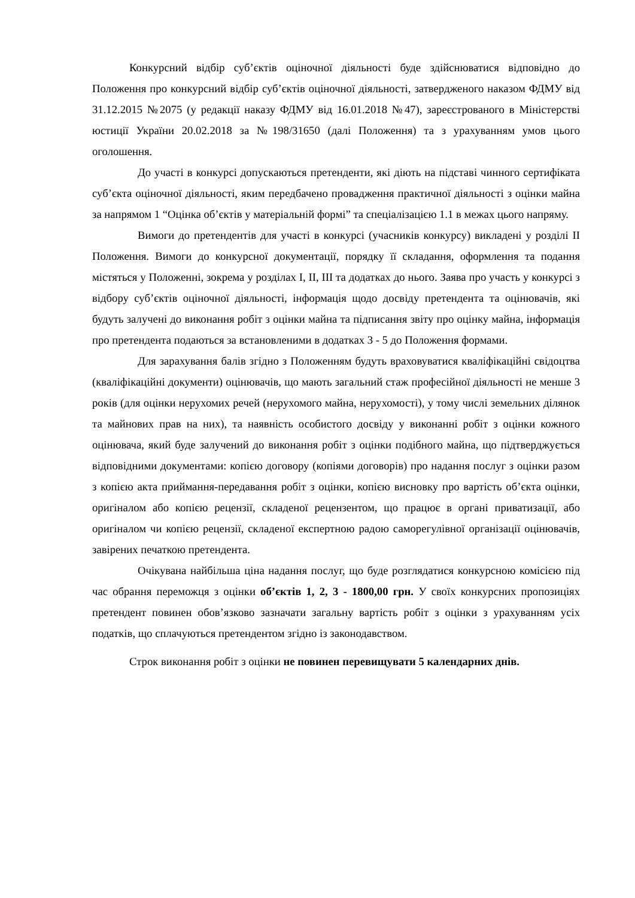Конкурсний відбір суб’єктів оціночної діяльності буде здійснюватися відповідно до Положення про конкурсний відбір суб’єктів оціночної діяльності, затвердженого наказом ФДМУ від 31.12.2015 №2075 (у редакції наказу ФДМУ від 16.01.2018 №47), зареєстрованого в Міністерстві юстиції України 20.02.2018 за №198/31650 (далі Положення) та з урахуванням умов цього оголошення.
До участі в конкурсі допускаються претенденти, які діють на підставі чинного сертифіката суб’єкта оціночної діяльності, яким передбачено провадження практичної діяльності з оцінки майна за напрямом 1 “Оцінка об’єктів у матеріальній формі” та спеціалізацією 1.1 в межах цього напряму.
Вимоги до претендентів для участі в конкурсі (учасників конкурсу) викладені у розділі ІІ Положення. Вимоги до конкурсної документації, порядку її складання, оформлення та подання містяться у Положенні, зокрема у розділах І, ІІ, ІІІ та додатках до нього. Заява про участь у конкурсі з відбору суб’єктів оціночної діяльності, інформація щодо досвіду претендента та оцінювачів, які будуть залучені до виконання робіт з оцінки майна та підписання звіту про оцінку майна, інформація про претендента подаються за встановленими в додатках 3 - 5 до Положення формами.
Для зарахування балів згідно з Положенням будуть враховуватися кваліфікаційні свідоцтва (кваліфікаційні документи) оцінювачів, що мають загальний стаж професійної діяльності не менше 3 років (для оцінки нерухомих речей (нерухомого майна, нерухомості), у тому числі земельних ділянок та майнових прав на них), та наявність особистого досвіду у виконанні робіт з оцінки кожного оцінювача, який буде залучений до виконання робіт з оцінки подібного майна, що підтверджується відповідними документами: копією договору (копіями договорів) про надання послуг з оцінки разом з копією акта приймання-передавання робіт з оцінки, копією висновку про вартість об’єкта оцінки, оригіналом або копією рецензії, складеної рецензентом, що працює в органі приватизації, або оригіналом чи копією рецензії, складеної експертною радою саморегулівної організації оцінювачів, завірених печаткою претендента.
Очікувана найбільша ціна надання послуг, що буде розглядатися конкурсною комісією під час обрання переможця з оцінки об’єктів 1, 2, 3 - 1800,00 грн. У своїх конкурсних пропозиціях претендент повинен обов’язково зазначати загальну вартість робіт з оцінки з урахуванням усіх податків, що сплачуються претендентом згідно із законодавством.
Строк виконання робіт з оцінки не повинен перевищувати 5 календарних днів.